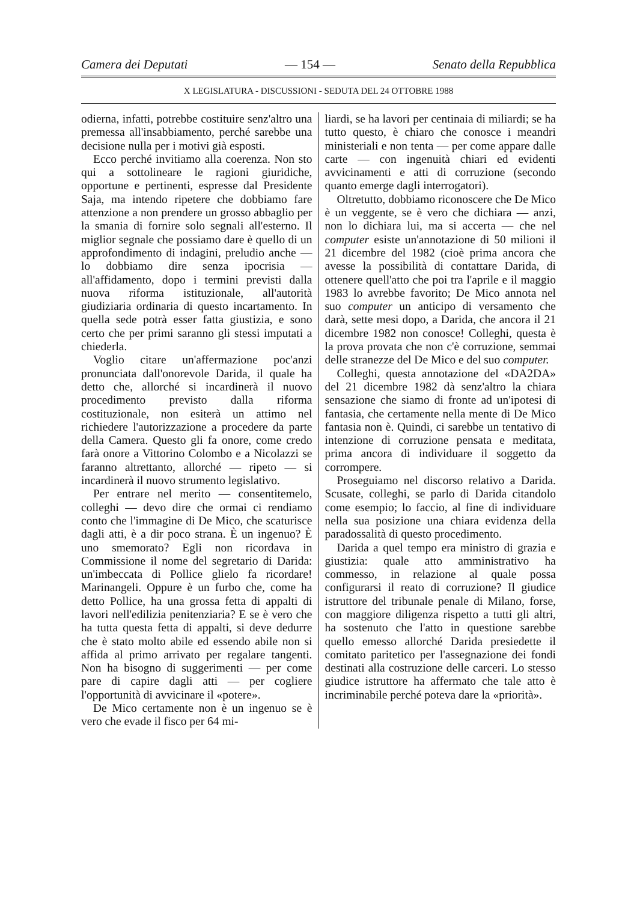Camera dei Deputati — 154 — Senato della Repubblica
X LEGISLATURA - DISCUSSIONI - SEDUTA DEL 24 OTTOBRE 1988
odierna, infatti, potrebbe costituire senz'altro una premessa all'insabbiamento, perché sarebbe una decisione nulla per i motivi già esposti.
Ecco perché invitiamo alla coerenza. Non sto qui a sottolineare le ragioni giuridiche, opportune e pertinenti, espresse dal Presidente Saja, ma intendo ripetere che dobbiamo fare attenzione a non prendere un grosso abbaglio per la smania di fornire solo segnali all'esterno. Il miglior segnale che possiamo dare è quello di un approfondimento di indagini, preludio anche — lo dobbiamo dire senza ipocrisia — all'affidamento, dopo i termini previsti dalla nuova riforma istituzionale, all'autorità giudiziaria ordinaria di questo incartamento. In quella sede potrà esser fatta giustizia, e sono certo che per primi saranno gli stessi imputati a chiederla.
Voglio citare un'affermazione poc'anzi pronunciata dall'onorevole Darida, il quale ha detto che, allorché si incardinerà il nuovo procedimento previsto dalla riforma costituzionale, non esiterà un attimo nel richiedere l'autorizzazione a procedere da parte della Camera. Questo gli fa onore, come credo farà onore a Vittorino Colombo e a Nicolazzi se faranno altrettanto, allorché — ripeto — si incardinerà il nuovo strumento legislativo.
Per entrare nel merito — consentitemelo, colleghi — devo dire che ormai ci rendiamo conto che l'immagine di De Mico, che scaturisce dagli atti, è a dir poco strana. È un ingenuo? È uno smemorato? Egli non ricordava in Commissione il nome del segretario di Darida: un'imbeccata di Pollice glielo fa ricordare! Marinangeli. Oppure è un furbo che, come ha detto Pollice, ha una grossa fetta di appalti di lavori nell'edilizia penitenziaria? E se è vero che ha tutta questa fetta di appalti, si deve dedurre che è stato molto abile ed essendo abile non si affida al primo arrivato per regalare tangenti. Non ha bisogno di suggerimenti — per come pare di capire dagli atti — per cogliere l'opportunità di avvicinare il «potere».
De Mico certamente non è un ingenuo se è vero che evade il fisco per 64 mi-
liardi, se ha lavori per centinaia di miliardi; se ha tutto questo, è chiaro che conosce i meandri ministeriali e non tenta — per come appare dalle carte — con ingenuità chiari ed evidenti avvicinamenti e atti di corruzione (secondo quanto emerge dagli interrogatori).
Oltretutto, dobbiamo riconoscere che De Mico è un veggente, se è vero che dichiara — anzi, non lo dichiara lui, ma si accerta — che nel computer esiste un'annotazione di 50 milioni il 21 dicembre del 1982 (cioè prima ancora che avesse la possibilità di contattare Darida, di ottenere quell'atto che poi tra l'aprile e il maggio 1983 lo avrebbe favorito; De Mico annota nel suo computer un anticipo di versamento che darà, sette mesi dopo, a Darida, che ancora il 21 dicembre 1982 non conosce! Colleghi, questa è la prova provata che non c'è corruzione, semmai delle stranezze del De Mico e del suo computer.
Colleghi, questa annotazione del «DA2DA» del 21 dicembre 1982 dà senz'altro la chiara sensazione che siamo di fronte ad un'ipotesi di fantasia, che certamente nella mente di De Mico fantasia non è. Quindi, ci sarebbe un tentativo di intenzione di corruzione pensata e meditata, prima ancora di individuare il soggetto da corrompere.
Proseguiamo nel discorso relativo a Darida. Scusate, colleghi, se parlo di Darida citandolo come esempio; lo faccio, al fine di individuare nella sua posizione una chiara evidenza della paradossalità di questo procedimento.
Darida a quel tempo era ministro di grazia e giustizia: quale atto amministrativo ha commesso, in relazione al quale possa configurarsi il reato di corruzione? Il giudice istruttore del tribunale penale di Milano, forse, con maggiore diligenza rispetto a tutti gli altri, ha sostenuto che l'atto in questione sarebbe quello emesso allorché Darida presiedette il comitato paritetico per l'assegnazione dei fondi destinati alla costruzione delle carceri. Lo stesso giudice istruttore ha affermato che tale atto è incriminabile perché poteva dare la «priorità».